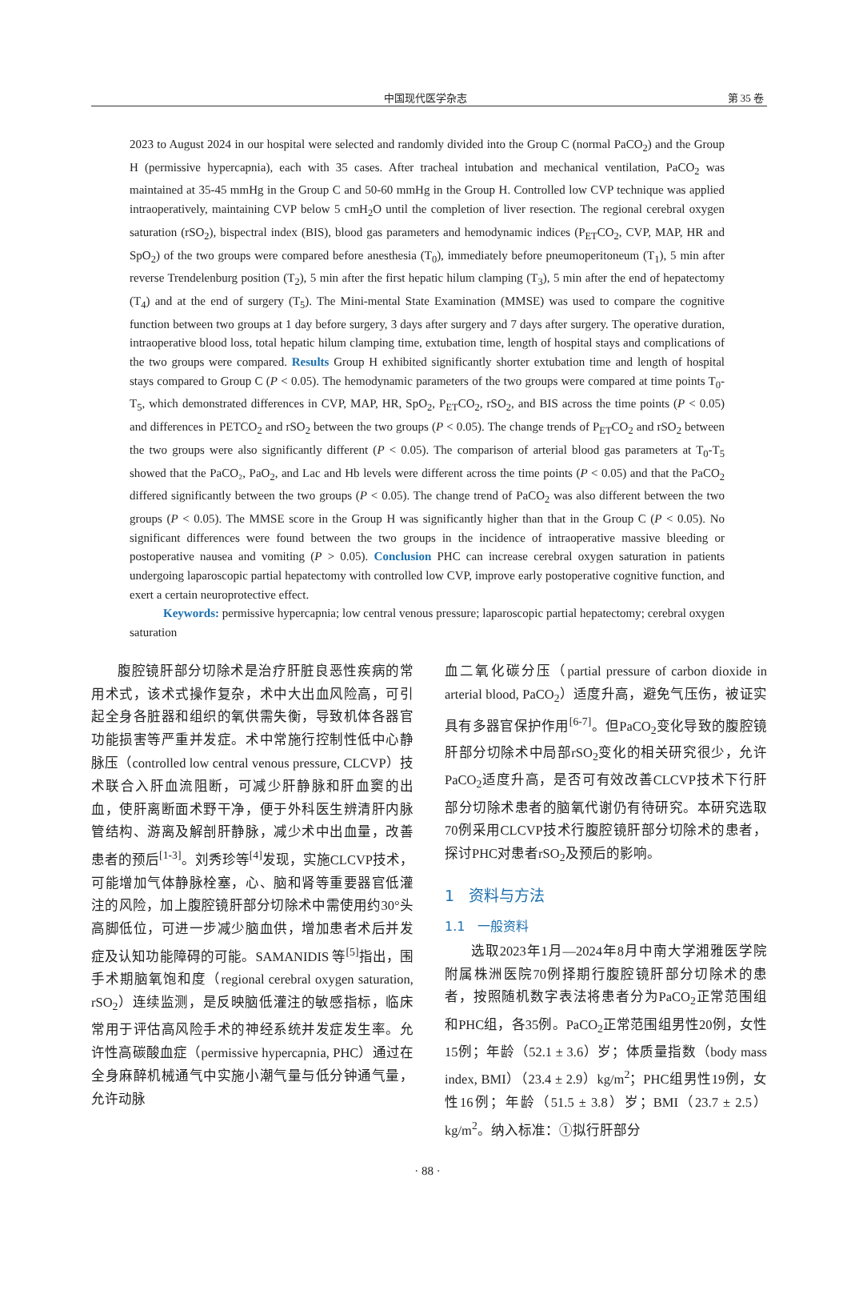中国现代医学杂志 第 35 卷
2023 to August 2024 in our hospital were selected and randomly divided into the Group C (normal PaCO<sub>2</sub>) and the Group H (permissive hypercapnia), each with 35 cases. After tracheal intubation and mechanical ventilation, PaCO<sub>2</sub> was maintained at 35-45 mmHg in the Group C and 50-60 mmHg in the Group H. Controlled low CVP technique was applied intraoperatively, maintaining CVP below 5 cmH<sub>2</sub>O until the completion of liver resection. The regional cerebral oxygen saturation (rSO<sub>2</sub>), bispectral index (BIS), blood gas parameters and hemodynamic indices (P<sub>ET</sub>CO<sub>2</sub>, CVP, MAP, HR and SpO<sub>2</sub>) of the two groups were compared before anesthesia (T<sub>0</sub>), immediately before pneumoperitoneum (T<sub>1</sub>), 5 min after reverse Trendelenburg position (T<sub>2</sub>), 5 min after the first hepatic hilum clamping (T<sub>3</sub>), 5 min after the end of hepatectomy (T<sub>4</sub>) and at the end of surgery (T<sub>5</sub>). The Mini-mental State Examination (MMSE) was used to compare the cognitive function between two groups at 1 day before surgery, 3 days after surgery and 7 days after surgery. The operative duration, intraoperative blood loss, total hepatic hilum clamping time, extubation time, length of hospital stays and complications of the two groups were compared. Results Group H exhibited significantly shorter extubation time and length of hospital stays compared to Group C (P < 0.05). The hemodynamic parameters of the two groups were compared at time points T<sub>0</sub>-T<sub>5</sub>, which demonstrated differences in CVP, MAP, HR, SpO<sub>2</sub>, P<sub>ET</sub>CO<sub>2</sub>, rSO<sub>2</sub>, and BIS across the time points (P < 0.05) and differences in PETCO<sub>2</sub> and rSO<sub>2</sub> between the two groups (P < 0.05). The change trends of P<sub>ET</sub>CO<sub>2</sub> and rSO<sub>2</sub> between the two groups were also significantly different (P < 0.05). The comparison of arterial blood gas parameters at T<sub>0</sub>-T<sub>5</sub> showed that the PaCO₂, PaO<sub>2</sub>, and Lac and Hb levels were different across the time points (P < 0.05) and that the PaCO<sub>2</sub> differed significantly between the two groups (P < 0.05). The change trend of PaCO<sub>2</sub> was also different between the two groups (P < 0.05). The MMSE score in the Group H was significantly higher than that in the Group C (P < 0.05). No significant differences were found between the two groups in the incidence of intraoperative massive bleeding or postoperative nausea and vomiting (P > 0.05). Conclusion PHC can increase cerebral oxygen saturation in patients undergoing laparoscopic partial hepatectomy with controlled low CVP, improve early postoperative cognitive function, and exert a certain neuroprotective effect.
Keywords: permissive hypercapnia; low central venous pressure; laparoscopic partial hepatectomy; cerebral oxygen saturation
腹腔镜肝部分切除术是治疗肝脏良恶性疾病的常用术式，该术式操作复杂，术中大出血风险高，可引起全身各脏器和组织的氧供需失衡，导致机体各器官功能损害等严重并发症。术中常施行控制性低中心静脉压（controlled low central venous pressure, CLCVP）技术联合入肝血流阻断，可减少肝静脉和肝血窦的出血，使肝离断面术野干净，便于外科医生辨清肝内脉管结构、游离及解剖肝静脉，减少术中出血量，改善患者的预后<sup>[1-3]</sup>。刘秀珍等<sup>[4]</sup>发现，实施CLCVP技术，可能增加气体静脉栓塞，心、脑和肾等重要器官低灌注的风险，加上腹腔镜肝部分切除术中需使用约30°头高脚低位，可进一步减少脑血供，增加患者术后并发症及认知功能障碍的可能。SAMANIDIS 等<sup>[5]</sup>指出，围手术期脑氧饱和度（regional cerebral oxygen saturation, rSO<sub>2</sub>）连续监测，是反映脑低灌注的敏感指标，临床常用于评估高风险手术的神经系统并发症发生率。允许性高碳酸血症（permissive hypercapnia, PHC）通过在全身麻醉机械通气中实施小潮气量与低分钟通气量，允许动脉
血二氧化碳分压（partial pressure of carbon dioxide in arterial blood, PaCO<sub>2</sub>）适度升高，避免气压伤，被证实具有多器官保护作用<sup>[6-7]</sup>。但PaCO<sub>2</sub>变化导致的腹腔镜肝部分切除术中局部rSO<sub>2</sub>变化的相关研究很少，允许PaCO<sub>2</sub>适度升高，是否可有效改善CLCVP技术下行肝部分切除术患者的脑氧代谢仍有待研究。本研究选取70例采用CLCVP技术行腹腔镜肝部分切除术的患者，探讨PHC对患者rSO<sub>2</sub>及预后的影响。
1 资料与方法
1.1 一般资料
选取2023年1月—2024年8月中南大学湘雅医学院附属株洲医院70例择期行腹腔镜肝部分切除术的患者，按照随机数字表法将患者分为PaCO<sub>2</sub>正常范围组和PHC组，各35例。PaCO<sub>2</sub>正常范围组男性20例，女性15例；年龄（52.1 ± 3.6）岁；体质量指数（body mass index, BMI）（23.4 ± 2.9）kg/m<sup>2</sup>；PHC组男性19例，女性16例；年龄（51.5 ± 3.8）岁；BMI（23.7 ± 2.5）kg/m<sup>2</sup>。纳入标准：①拟行肝部分
· 88 ·